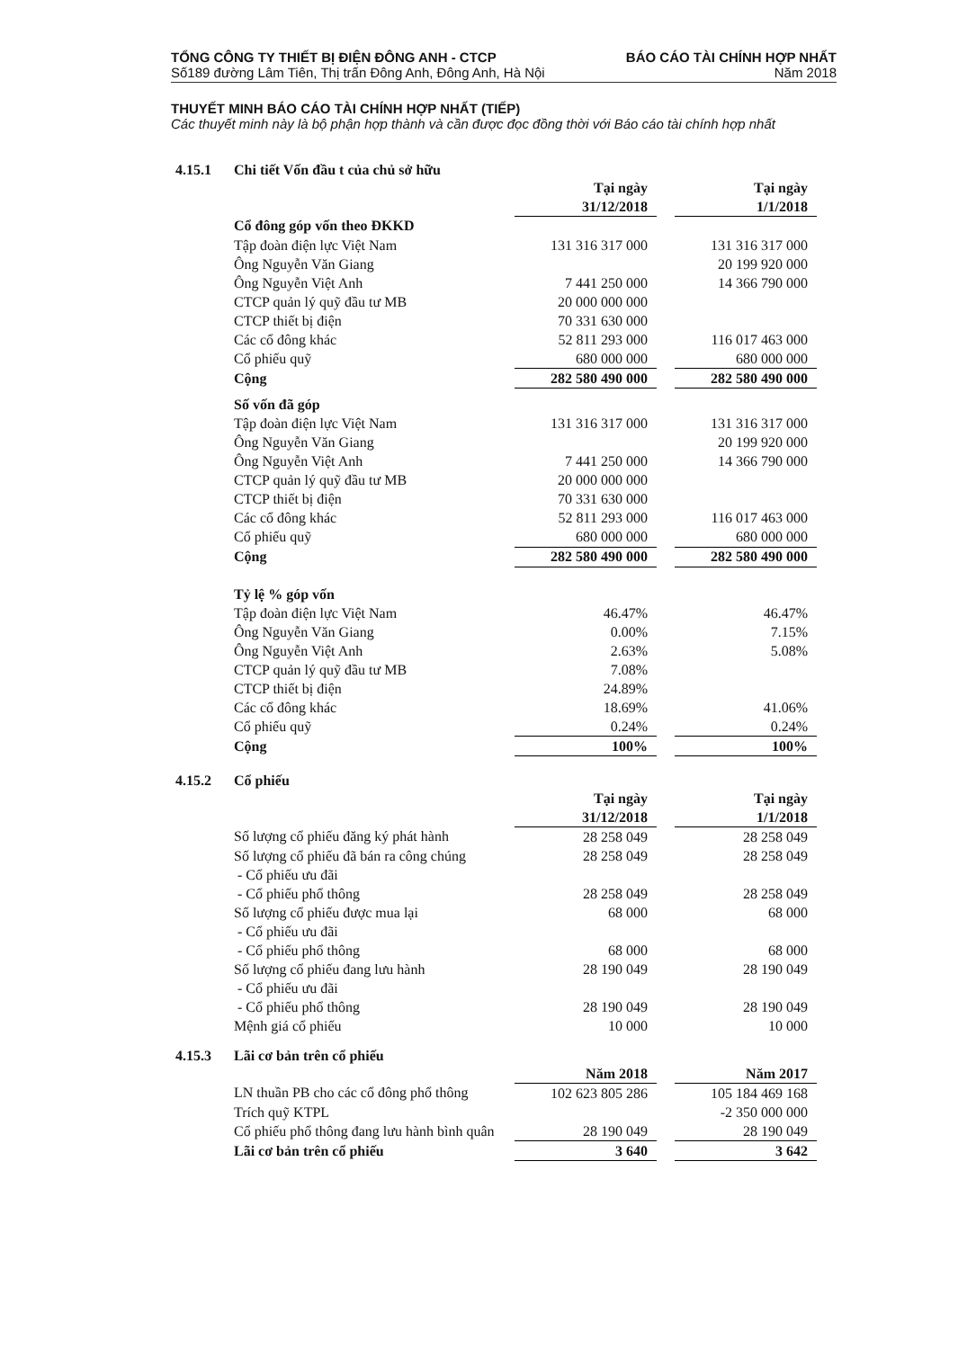TỔNG CÔNG TY THIẾT BỊ ĐIỆN ĐÔNG ANH - CTCP BÁO CÁO TÀI CHÍNH HỢP NHẤT
Số189 đường Lâm Tiên, Thị trấn Đông Anh, Đông Anh, Hà Nội Năm 2018
THUYẾT MINH BÁO CÁO TÀI CHÍNH HỢP NHẤT (TIẾP)
Các thuyết minh này là bộ phận hợp thành và cần được đọc đồng thời với Báo cáo tài chính hợp nhất
4.15.1 Chi tiết Vốn đầu t của chủ sở hữu
| | Tại ngày | | Tại ngày |
| | 31/12/2018 | | 1/1/2018 |
| Cổ đông góp vốn theo ĐKKD | | | |
| Tập đoàn điện lực Việt Nam | 131 316 317 000 | | 131 316 317 000 |
| Ông Nguyễn Văn Giang | | | 20 199 920 000 |
| Ông Nguyễn Việt Anh | 7 441 250 000 | | 14 366 790 000 |
| CTCP quản lý quỹ đầu tư MB | 20 000 000 000 | | |
| CTCP thiết bị điện | 70 331 630 000 | | |
| Các cổ đông khác | 52 811 293 000 | | 116 017 463 000 |
| Cổ phiếu quỹ | 680 000 000 | | 680 000 000 |
| Cộng | 282 580 490 000 | | 282 580 490 000 |
| Số vốn đã góp | | | |
| Tập đoàn điện lực Việt Nam | 131 316 317 000 | | 131 316 317 000 |
| Ông Nguyễn Văn Giang | | | 20 199 920 000 |
| Ông Nguyễn Việt Anh | 7 441 250 000 | | 14 366 790 000 |
| CTCP quản lý quỹ đầu tư MB | 20 000 000 000 | | |
| CTCP thiết bị điện | 70 331 630 000 | | |
| Các cổ đông khác | 52 811 293 000 | | 116 017 463 000 |
| Cổ phiếu quỹ | 680 000 000 | | 680 000 000 |
| Cộng | 282 580 490 000 | | 282 580 490 000 |
| Tỷ lệ % góp vốn | | | |
| Tập đoàn điện lực Việt Nam | 46.47% | | 46.47% |
| Ông Nguyễn Văn Giang | 0.00% | | 7.15% |
| Ông Nguyễn Việt Anh | 2.63% | | 5.08% |
| CTCP quản lý quỹ đầu tư MB | 7.08% | | |
| CTCP thiết bị điện | 24.89% | | |
| Các cổ đông khác | 18.69% | | 41.06% |
| Cổ phiếu quỹ | 0.24% | | 0.24% |
| Cộng | 100% | | 100% |
4.15.2 Cổ phiếu
| | Tại ngày | | Tại ngày |
| | 31/12/2018 | | 1/1/2018 |
| Số lượng cổ phiếu đăng ký phát hành | 28 258 049 | | 28 258 049 |
| Số lượng cổ phiếu đã bán ra công chúng | 28 258 049 | | 28 258 049 |
| - Cổ phiếu ưu đãi | | | |
| - Cổ phiếu phổ thông | 28 258 049 | | 28 258 049 |
| Số lượng cổ phiếu được mua lại | 68 000 | | 68 000 |
| - Cổ phiếu ưu đãi | | | |
| - Cổ phiếu phổ thông | 68 000 | | 68 000 |
| Số lượng cổ phiếu đang lưu hành | 28 190 049 | | 28 190 049 |
| - Cổ phiếu ưu đãi | | | |
| - Cổ phiếu phổ thông | 28 190 049 | | 28 190 049 |
| Mệnh giá cổ phiếu | 10 000 | | 10 000 |
4.15.3 Lãi cơ bản trên cổ phiếu
| | Năm 2018 | | Năm 2017 |
| LN thuần PB cho các cổ đông phổ thông | 102 623 805 286 | | 105 184 469 168 |
| Trích quỹ KTPL | | | -2 350 000 000 |
| Cổ phiếu phổ thông đang lưu hành bình quân | 28 190 049 | | 28 190 049 |
| Lãi cơ bản trên cổ phiếu | 3 640 | | 3 642 |